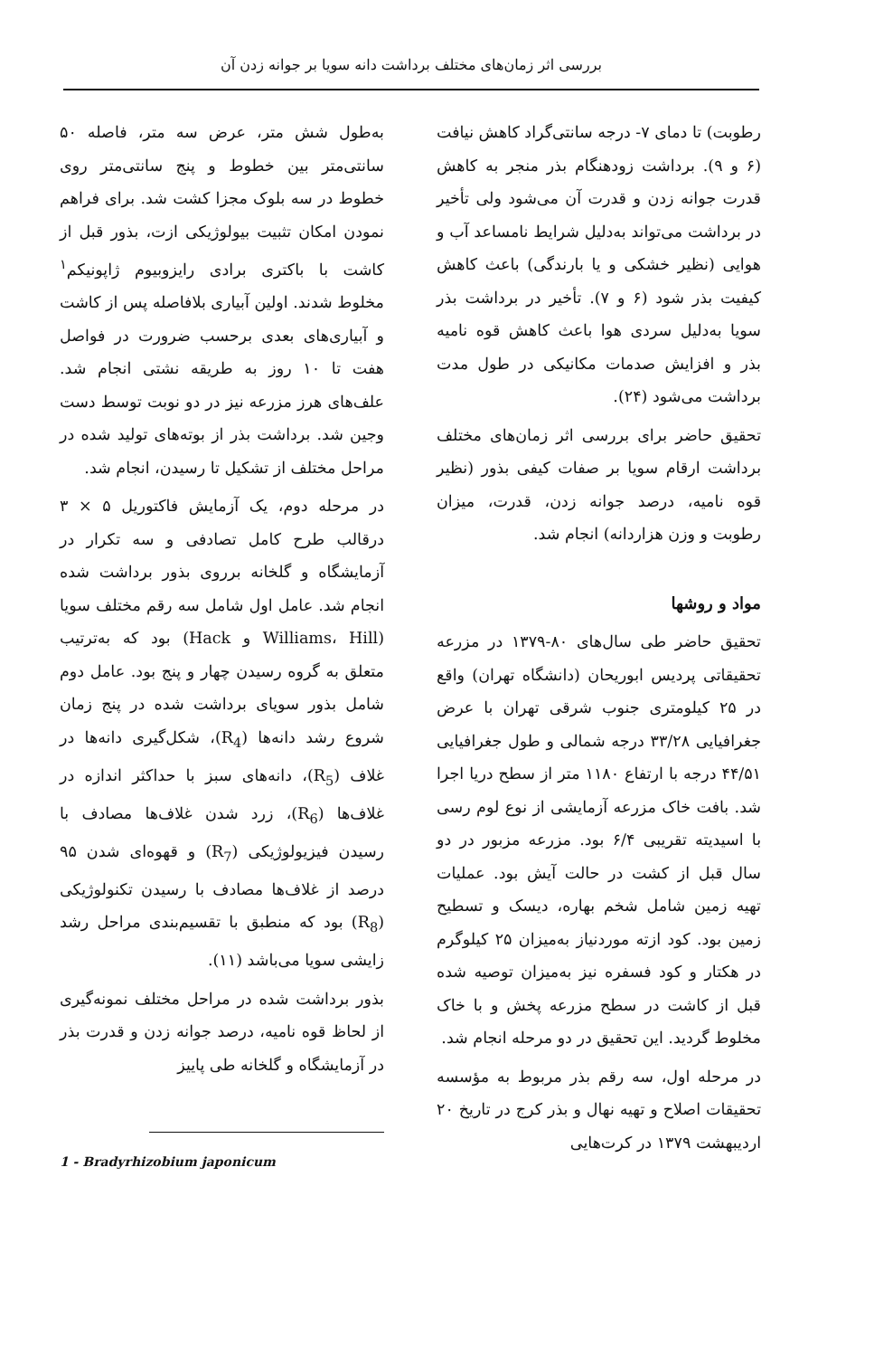بررسی اثر زمان‌های مختلف برداشت دانه سویا بر جوانه زدن آن
رطوبت) تا دمای ۷- درجه سانتی‌گراد کاهش نیافت (۶ و ۹). برداشت زودهنگام بذر منجر به کاهش قدرت جوانه زدن و قدرت آن می‌شود ولی تأخیر در برداشت می‌تواند به‌دلیل شرایط نامساعد آب و هوایی (نظیر خشکی و یا بارندگی) باعث کاهش کیفیت بذر شود (۶ و ۷). تأخیر در برداشت بذر سویا به‌دلیل سردی هوا باعث کاهش قوه نامیه بذر و افزایش صدمات مکانیکی در طول مدت برداشت می‌شود (۲۴).
تحقیق حاضر برای بررسی اثر زمان‌های مختلف برداشت ارقام سویا بر صفات کیفی بذور (نظیر قوه نامیه، درصد جوانه زدن، قدرت، میزان رطوبت و وزن هزاردانه) انجام شد.
مواد و روشها
تحقیق حاضر طی سال‌های ۸۰-۱۳۷۹ در مزرعه تحقیقاتی پردیس ابوریحان (دانشگاه تهران) واقع در ۲۵ کیلومتری جنوب شرقی تهران با عرض جغرافیایی ۳۳/۲۸ درجه شمالی و طول جغرافیایی ۴۴/۵۱ درجه با ارتفاع ۱۱۸۰ متر از سطح دریا اجرا شد. بافت خاک مزرعه آزمایشی از نوع لوم رسی با اسیدیته تقریبی ۶/۴ بود. مزرعه مزبور در دو سال قبل از کشت در حالت آیش بود. عملیات تهیه زمین شامل شخم بهاره، دیسک و تسطیح زمین بود. کود ازته موردنیاز به‌میزان ۲۵ کیلوگرم در هکتار و کود فسفره نیز به‌میزان توصیه شده قبل از کاشت در سطح مزرعه پخش و با خاک مخلوط گردید. این تحقیق در دو مرحله انجام شد.
در مرحله اول، سه رقم بذر مربوط به مؤسسه تحقیقات اصلاح و تهیه نهال و بذر کرج در تاریخ ۲۰ اردیبهشت ۱۳۷۹ در کرت‌هایی
به‌طول شش متر، عرض سه متر، فاصله ۵۰ سانتی‌متر بین خطوط و پنج سانتی‌متر روی خطوط در سه بلوک مجزا کشت شد. برای فراهم نمودن امکان تثبیت بیولوژیکی ازت، بذور قبل از کاشت با باکتری برادی رایزوبیوم ژاپونیکم<sup>۱</sup> مخلوط شدند. اولین آبیاری بلافاصله پس از کاشت و آبیاری‌های بعدی برحسب ضرورت در فواصل هفت تا ۱۰ روز به طریقه نشتی انجام شد. علف‌های هرز مزرعه نیز در دو نوبت توسط دست وجین شد. برداشت بذر از بوته‌های تولید شده در مراحل مختلف از تشکیل تا رسیدن، انجام شد.
در مرحله دوم، یک آزمایش فاکتوریل ۵ × ۳ درقالب طرح کامل تصادفی و سه تکرار در آزمایشگاه و گلخانه برروی بذور برداشت شده انجام شد. عامل اول شامل سه رقم مختلف سویا (Williams، Hill و Hack) بود که به‌ترتیب متعلق به گروه رسیدن چهار و پنج بود. عامل دوم شامل بذور سویای برداشت شده در پنج زمان شروع رشد دانه‌ها (R<sub>4</sub>)، شکل‌گیری دانه‌ها در غلاف (R<sub>5</sub>)، دانه‌های سبز با حداکثر اندازه در غلاف‌ها (R<sub>6</sub>)، زرد شدن غلاف‌ها مصادف با رسیدن فیزیولوژیکی (R<sub>7</sub>) و قهوه‌ای شدن ۹۵ درصد از غلاف‌ها مصادف با رسیدن تکنولوژیکی (R<sub>8</sub>) بود که منطبق با تقسیم‌بندی مراحل رشد زایشی سویا می‌باشد (۱۱).
بذور برداشت شده در مراحل مختلف نمونه‌گیری از لحاظ قوه نامیه، درصد جوانه زدن و قدرت بذر در آزمایشگاه و گلخانه طی پاییز
1 - Bradyrhizobium japonicum